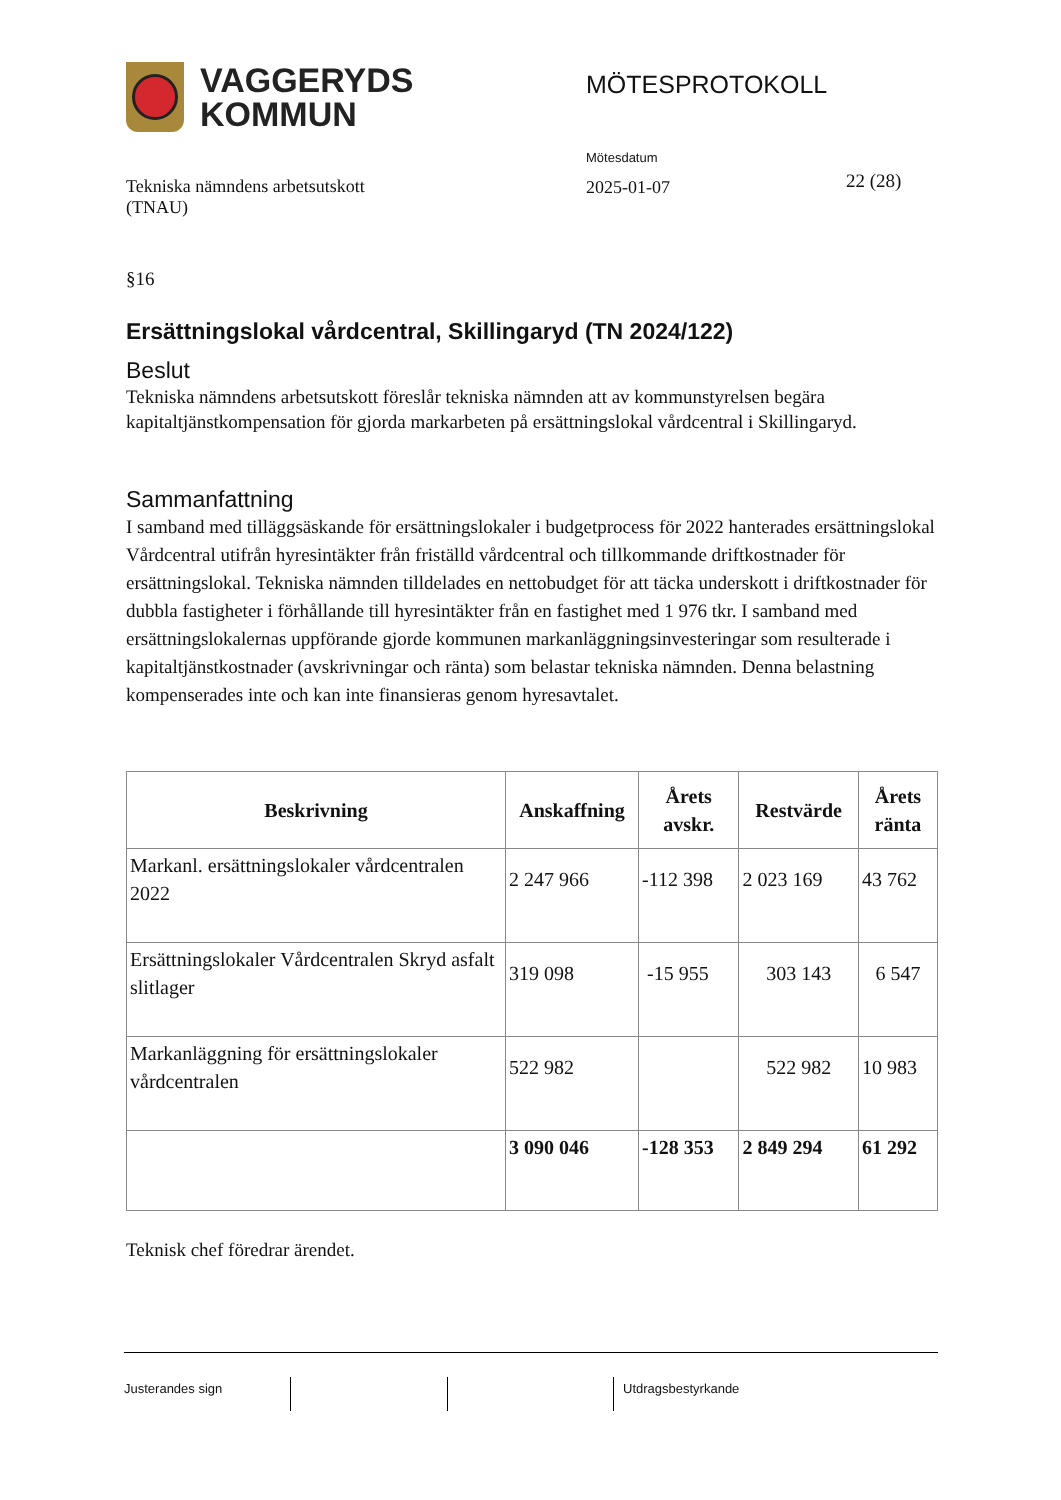VAGGERYDS
KOMMUN
MÖTESPROTOKOLL
Tekniska nämndens arbetsutskott
(TNAU)
Mötesdatum
2025-01-07
22 (28)
§16
Ersättningslokal vårdcentral, Skillingaryd (TN 2024/122)
Beslut
Tekniska nämndens arbetsutskott föreslår tekniska nämnden att av kommunstyrelsen begära kapitaltjänstkompensation för gjorda markarbeten på ersättningslokal vårdcentral i Skillingaryd.
Sammanfattning
I samband med tilläggsäskande för ersättningslokaler i budgetprocess för 2022 hanterades ersättningslokal Vårdcentral utifrån hyresintäkter från friställd vårdcentral och tillkommande driftkostnader för ersättningslokal. Tekniska nämnden tilldelades en nettobudget för att täcka underskott i driftkostnader för dubbla fastigheter i förhållande till hyresintäkter från en fastighet med 1 976 tkr. I samband med ersättningslokalernas uppförande gjorde kommunen markanläggningsinvesteringar som resulterade i kapitaltjänstkostnader (avskrivningar och ränta) som belastar tekniska nämnden. Denna belastning kompenserades inte och kan inte finansieras genom hyresavtalet.
| Beskrivning | Anskaffning | Årets avskr. | Restvärde | Årets ränta |
| --- | --- | --- | --- | --- |
| Markanl. ersättningslokaler vårdcentralen 2022 | 2 247 966 | -112 398 | 2 023 169 | 43 762 |
| Ersättningslokaler Vårdcentralen Skryd asfalt slitlager | 319 098 | -15 955 | 303 143 | 6 547 |
| Markanläggning för ersättningslokaler vårdcentralen | 522 982 | | 522 982 | 10 983 |
| | 3 090 046 | -128 353 | 2 849 294 | 61 292 |
Teknisk chef föredrar ärendet.
Justerandes sign Utdragsbestyrkande